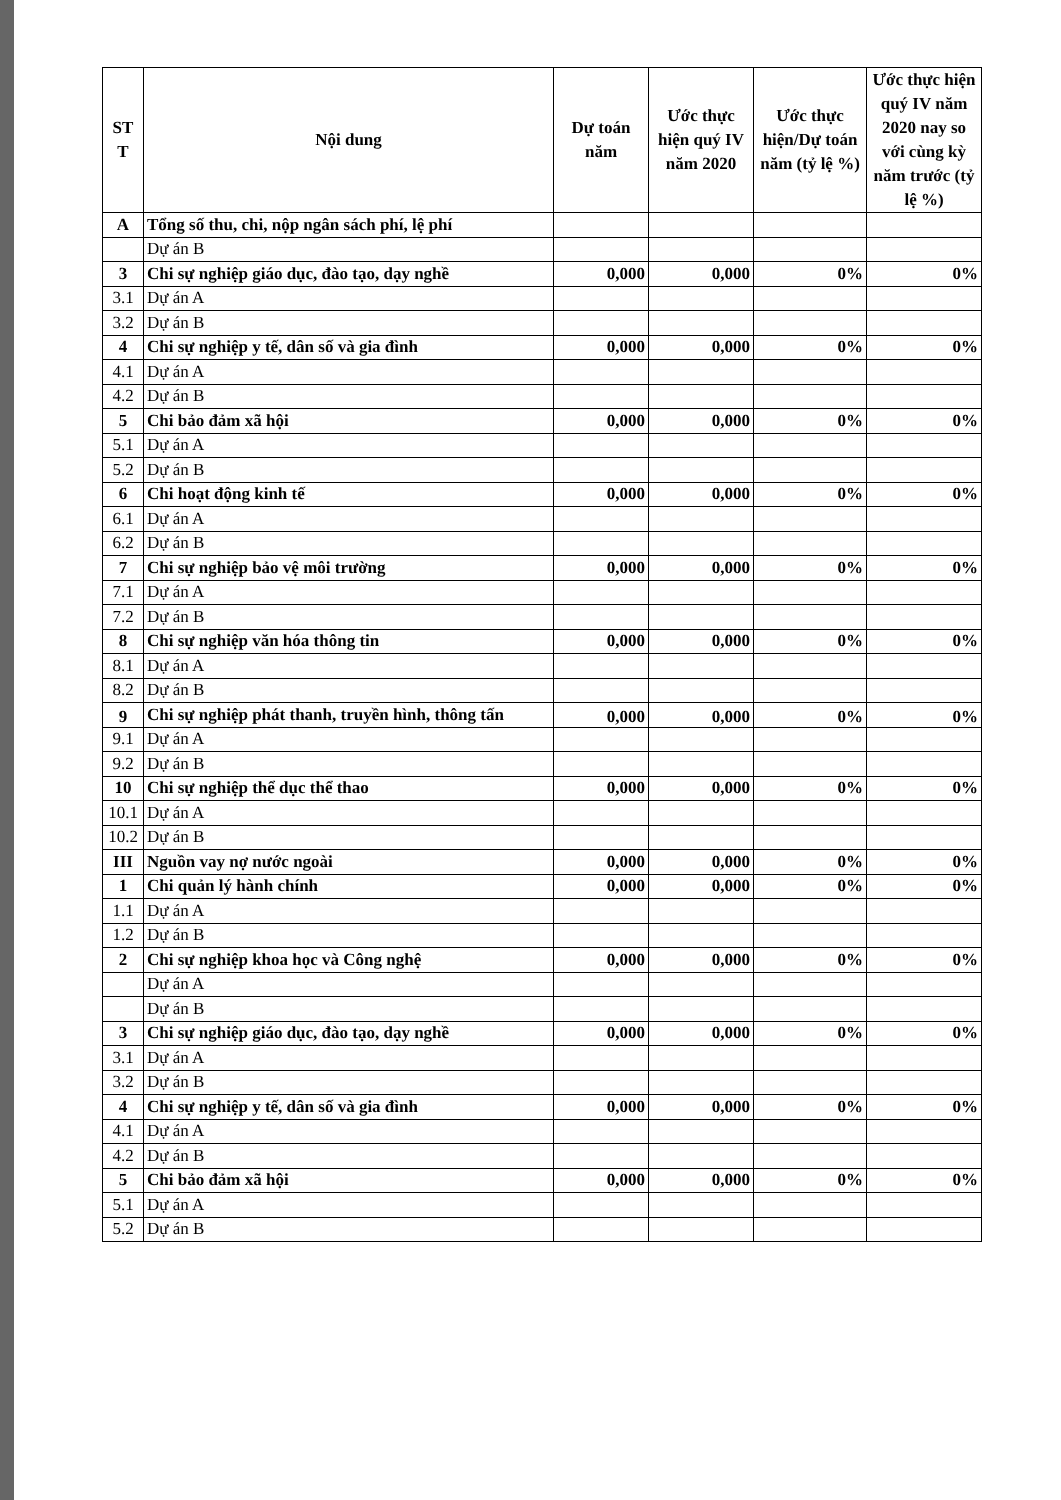| ST T | Nội dung | Dự toán năm | Ước thực hiện quý IV năm 2020 | Ước thực hiện/Dự toán năm (tỷ lệ %) | Ước thực hiện quý IV năm 2020 nay so với cùng kỳ năm trước (tỷ lệ %) |
| --- | --- | --- | --- | --- | --- |
| A | Tổng số thu, chi, nộp ngân sách phí, lệ phí | | | | |
| | Dự án B | | | | |
| 3 | Chi sự nghiệp giáo dục, đào tạo, dạy nghề | 0,000 | 0,000 | 0% | 0% |
| 3.1 | Dự án A | | | | |
| 3.2 | Dự án B | | | | |
| 4 | Chi sự nghiệp y tế, dân số và gia đình | 0,000 | 0,000 | 0% | 0% |
| 4.1 | Dự án A | | | | |
| 4.2 | Dự án B | | | | |
| 5 | Chi bảo đảm xã hội | 0,000 | 0,000 | 0% | 0% |
| 5.1 | Dự án A | | | | |
| 5.2 | Dự án B | | | | |
| 6 | Chi hoạt động kinh tế | 0,000 | 0,000 | 0% | 0% |
| 6.1 | Dự án A | | | | |
| 6.2 | Dự án B | | | | |
| 7 | Chi sự nghiệp bảo vệ môi trường | 0,000 | 0,000 | 0% | 0% |
| 7.1 | Dự án A | | | | |
| 7.2 | Dự án B | | | | |
| 8 | Chi sự nghiệp văn hóa thông tin | 0,000 | 0,000 | 0% | 0% |
| 8.1 | Dự án A | | | | |
| 8.2 | Dự án B | | | | |
| 9 | Chi sự nghiệp phát thanh, truyền hình, thông tấn | 0,000 | 0,000 | 0% | 0% |
| 9.1 | Dự án A | | | | |
| 9.2 | Dự án B | | | | |
| 10 | Chi sự nghiệp thể dục thể thao | 0,000 | 0,000 | 0% | 0% |
| 10.1 | Dự án A | | | | |
| 10.2 | Dự án B | | | | |
| III | Nguồn vay nợ nước ngoài | 0,000 | 0,000 | 0% | 0% |
| 1 | Chi quản lý hành chính | 0,000 | 0,000 | 0% | 0% |
| 1.1 | Dự án A | | | | |
| 1.2 | Dự án B | | | | |
| 2 | Chi sự nghiệp khoa học và Công nghệ | 0,000 | 0,000 | 0% | 0% |
| | Dự án A | | | | |
| | Dự án B | | | | |
| 3 | Chi sự nghiệp giáo dục, đào tạo, dạy nghề | 0,000 | 0,000 | 0% | 0% |
| 3.1 | Dự án A | | | | |
| 3.2 | Dự án B | | | | |
| 4 | Chi sự nghiệp y tế, dân số và gia đình | 0,000 | 0,000 | 0% | 0% |
| 4.1 | Dự án A | | | | |
| 4.2 | Dự án B | | | | |
| 5 | Chi bảo đảm xã hội | 0,000 | 0,000 | 0% | 0% |
| 5.1 | Dự án A | | | | |
| 5.2 | Dự án B | | | | |